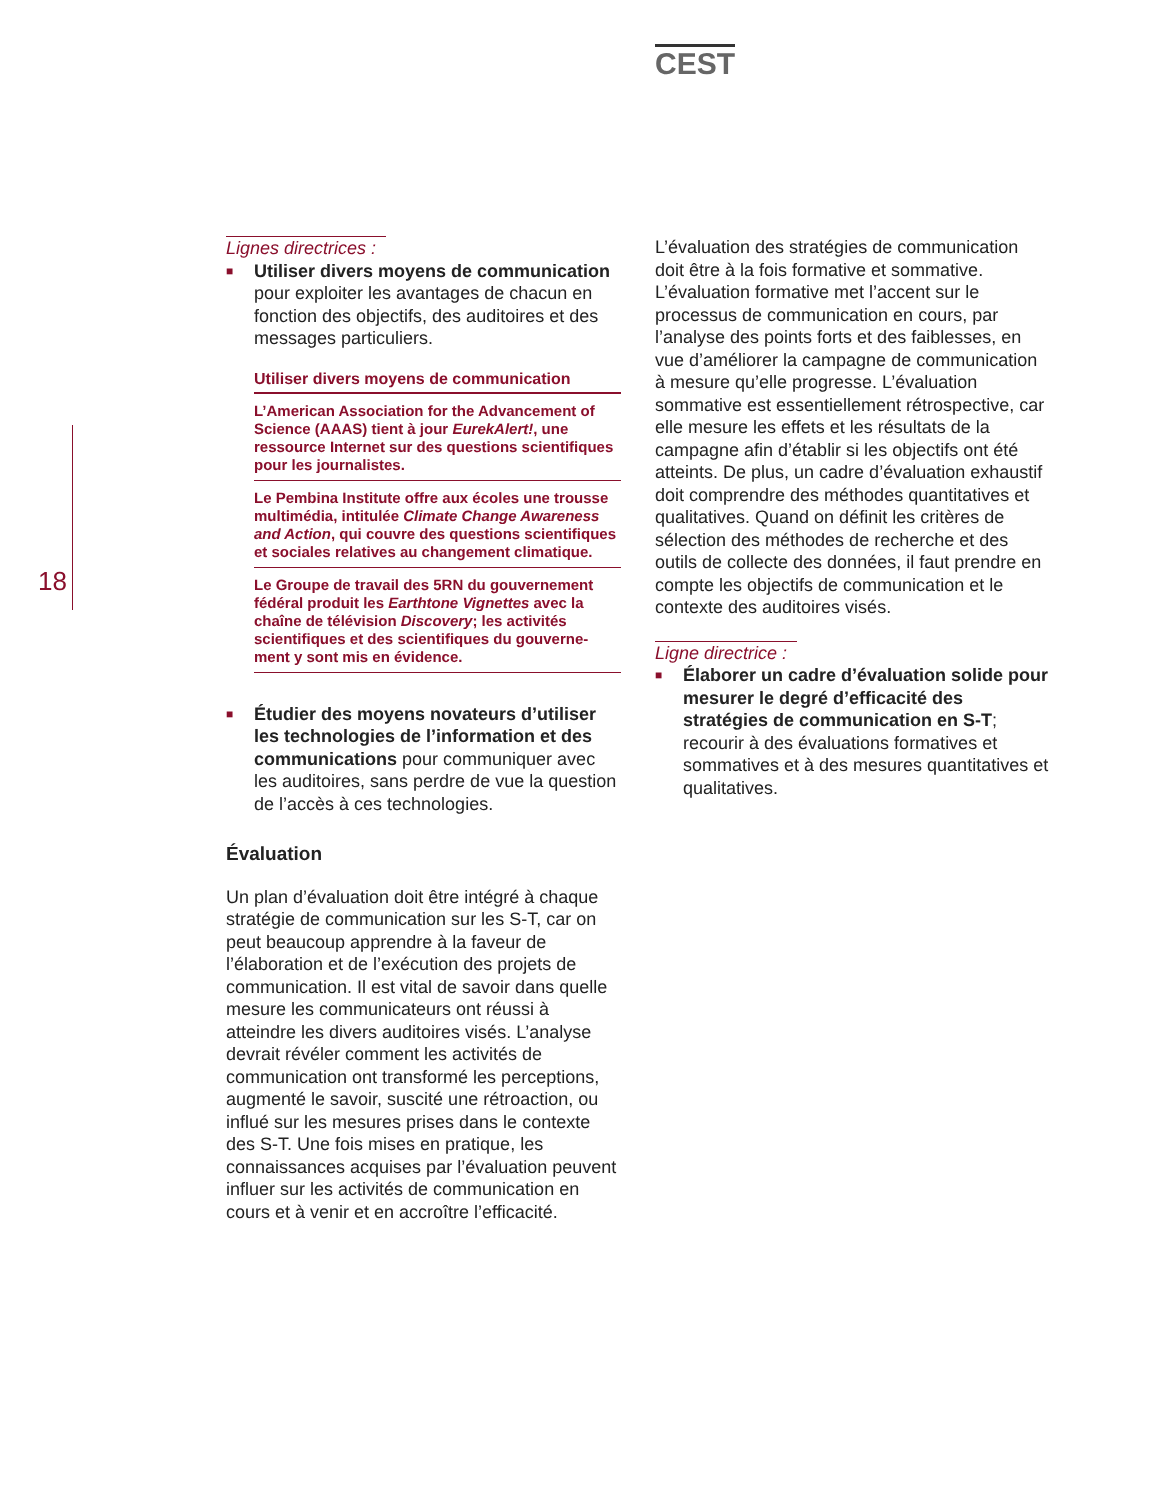CEST
18
Lignes directrices :
■
Utiliser divers moyens de communication pour exploiter les avantages de chacun en fonction des objectifs, des auditoires et des messages particuliers.
Utiliser divers moyens de communication
L’American Association for the Advancement of Science (AAAS) tient à jour EurekAlert!, une ressource Internet sur des questions scientifiques pour les journalistes.
Le Pembina Institute offre aux écoles une trousse multimédia, intitulée Climate Change Awareness and Action, qui couvre des questions scientifiques et sociales relatives au changement climatique.
Le Groupe de travail des 5RN du gouvernement fédéral produit les Earthtone Vignettes avec la chaîne de télévision Discovery; les activités scientifiques et des scientifiques du gouverne-ment y sont mis en évidence.
■
Étudier des moyens novateurs d’utiliser les technologies de l’information et des communications pour communiquer avec les auditoires, sans perdre de vue la question de l’accès à ces technologies.
Évaluation
Un plan d’évaluation doit être intégré à chaque stratégie de communication sur les S-T, car on peut beaucoup apprendre à la faveur de l’élaboration et de l’exécution des projets de communication. Il est vital de savoir dans quelle mesure les communicateurs ont réussi à atteindre les divers auditoires visés. L’analyse devrait révéler comment les activités de communication ont transformé les perceptions, augmenté le savoir, suscité une rétroaction, ou influé sur les mesures prises dans le contexte des S-T. Une fois mises en pratique, les connaissances acquises par l’évaluation peuvent influer sur les activités de communication en cours et à venir et en accroître l’efficacité.
L’évaluation des stratégies de communication doit être à la fois formative et sommative. L’évaluation formative met l’accent sur le processus de communication en cours, par l’analyse des points forts et des faiblesses, en vue d’améliorer la campagne de communication à mesure qu’elle progresse. L’évaluation sommative est essentiellement rétrospective, car elle mesure les effets et les résultats de la campagne afin d’établir si les objectifs ont été atteints. De plus, un cadre d’évaluation exhaustif doit comprendre des méthodes quantitatives et qualitatives. Quand on définit les critères de sélection des méthodes de recherche et des outils de collecte des données, il faut prendre en compte les objectifs de communication et le contexte des auditoires visés.
Ligne directrice :
■
Élaborer un cadre d’évaluation solide pour mesurer le degré d’efficacité des stratégies de communication en S-T; recourir à des évaluations formatives et sommatives et à des mesures quantitatives et qualitatives.